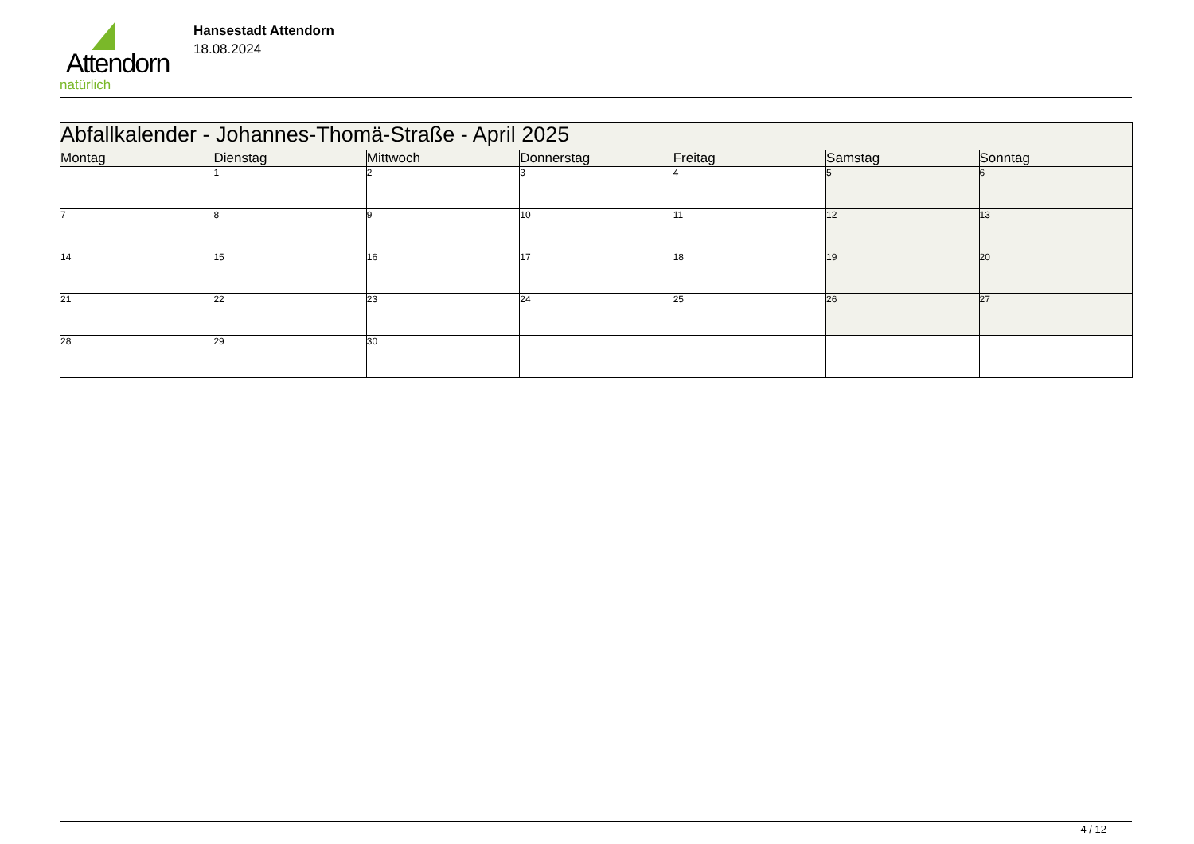Attendorn
natürlich
Hansestadt Attendorn
18.08.2024
| Abfallkalender - Johannes-Thomä-Straße - April 2025 | | | | | | |
| Montag | Dienstag | Mittwoch | Donnerstag | Freitag | Samstag | Sonntag |
| | 1 | 2 | 3 | 4 | 5 | 6 |
| 7 | 8 | 9 | 10 | 11 | 12 | 13 |
| 14 | 15 | 16 | 17 | 18 | 19 | 20 |
| 21 | 22 | 23 | 24 | 25 | 26 | 27 |
| 28 | 29 | 30 | | | | |
4 / 12